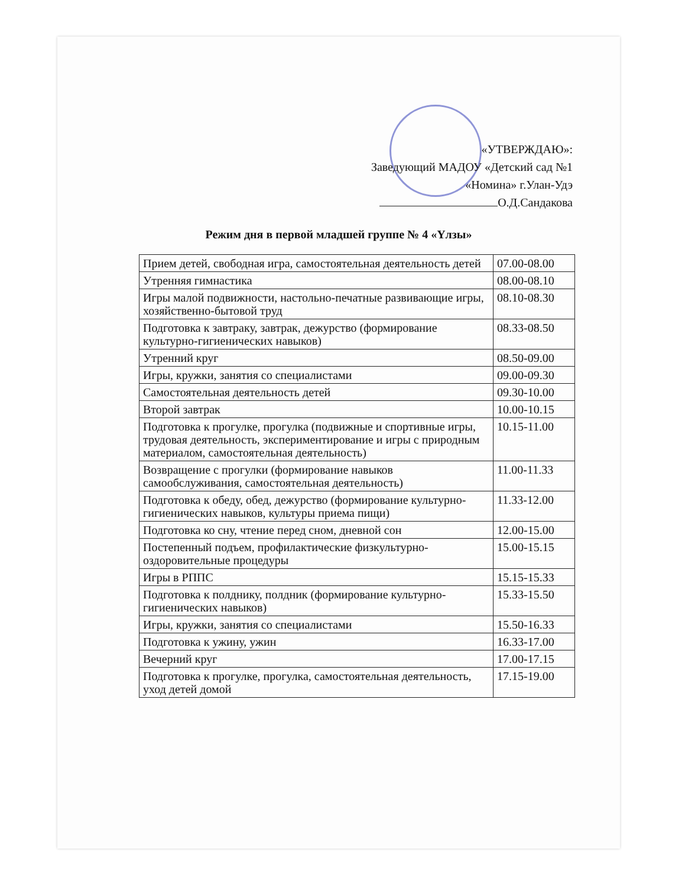«УТВЕРЖДАЮ»:
Заведующий МАДОУ «Детский сад №1
«Номина» г.Улан-Удэ
О.Д.Сандакова
Режим дня в первой младшей группе № 4 «Үлзы»
| Прием детей, свободная игра, самостоятельная деятельность детей | 07.00-08.00 |
| Утренняя гимнастика | 08.00-08.10 |
| Игры малой подвижности, настольно-печатные развивающие игры, хозяйственно-бытовой труд | 08.10-08.30 |
| Подготовка к завтраку, завтрак, дежурство (формирование культурно-гигиенических навыков) | 08.33-08.50 |
| Утренний круг | 08.50-09.00 |
| Игры, кружки, занятия со специалистами | 09.00-09.30 |
| Самостоятельная деятельность детей | 09.30-10.00 |
| Второй завтрак | 10.00-10.15 |
| Подготовка к прогулке, прогулка (подвижные и спортивные игры, трудовая деятельность, экспериментирование и игры с природным материалом, самостоятельная деятельность) | 10.15-11.00 |
| Возвращение с прогулки (формирование навыков самообслуживания, самостоятельная деятельность) | 11.00-11.33 |
| Подготовка к обеду, обед, дежурство (формирование культурно-гигиенических навыков, культуры приема пищи) | 11.33-12.00 |
| Подготовка ко сну, чтение перед сном, дневной сон | 12.00-15.00 |
| Постепенный подъем, профилактические физкультурно-оздоровительные процедуры | 15.00-15.15 |
| Игры в РППС | 15.15-15.33 |
| Подготовка к полднику, полдник (формирование культурно-гигиенических навыков) | 15.33-15.50 |
| Игры, кружки, занятия со специалистами | 15.50-16.33 |
| Подготовка к ужину, ужин | 16.33-17.00 |
| Вечерний круг | 17.00-17.15 |
| Подготовка к прогулке, прогулка, самостоятельная деятельность, уход детей домой | 17.15-19.00 |